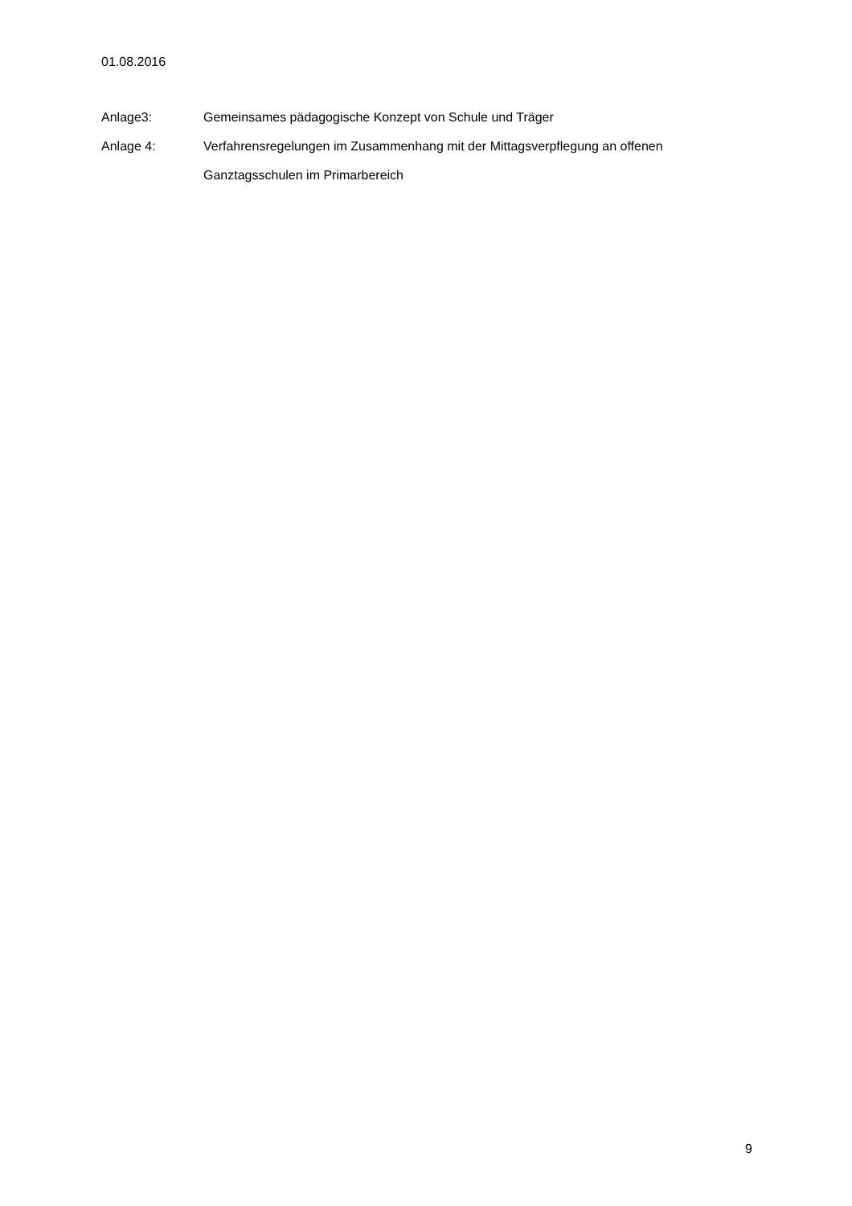01.08.2016
Anlage3: Gemeinsames pädagogische Konzept von Schule und Träger
Anlage 4: Verfahrensregelungen im Zusammenhang mit der Mittagsverpflegung an offenen Ganztagsschulen im Primarbereich
9